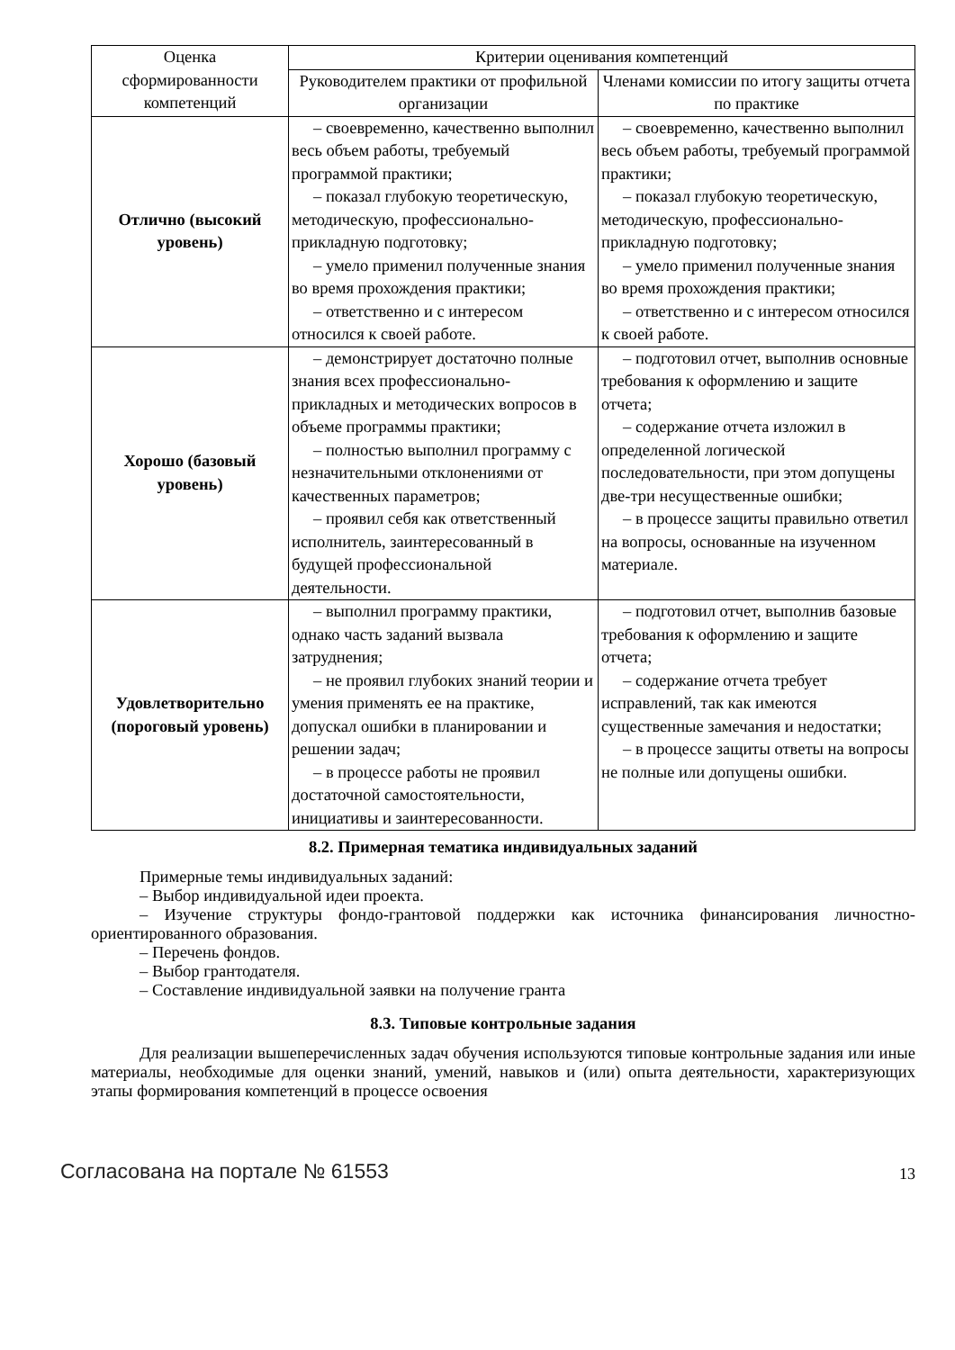| Оценка сформированности компетенций | Критерии оценивания компетенций | |
| --- | --- | --- |
| | Руководителем практики от профильной организации | Членами комиссии по итогу защиты отчета по практике |
| Отлично (высокий уровень) | – своевременно, качественно выполнил весь объем работы, требуемый программой практики; – показал глубокую теоретическую, методическую, профессионально-прикладную подготовку; – умело применил полученные знания во время прохождения практики; – ответственно и с интересом относился к своей работе. | – своевременно, качественно выполнил весь объем работы, требуемый программой практики; – показал глубокую теоретическую, методическую, профессионально-прикладную подготовку; – умело применил полученные знания во время прохождения практики; – ответственно и с интересом относился к своей работе. |
| Хорошо (базовый уровень) | – демонстрирует достаточно полные знания всех профессионально-прикладных и методических вопросов в объеме программы практики; – полностью выполнил программу с незначительными отклонениями от качественных параметров; – проявил себя как ответственный исполнитель, заинтересованный в будущей профессиональной деятельности. | – подготовил отчет, выполнив основные требования к оформлению и защите отчета; – содержание отчета изложил в определенной логической последовательности, при этом допущены две-три несущественные ошибки; – в процессе защиты правильно ответил на вопросы, основанные на изученном материале. |
| Удовлетворительно (пороговый уровень) | – выполнил программу практики, однако часть заданий вызвала затруднения; – не проявил глубоких знаний теории и умения применять ее на практике, допускал ошибки в планировании и решении задач; – в процессе работы не проявил достаточной самостоятельности, инициативы и заинтересованности. | – подготовил отчет, выполнив базовые требования к оформлению и защите отчета; – содержание отчета требует исправлений, так как имеются существенные замечания и недостатки; – в процессе защиты ответы на вопросы не полные или допущены ошибки. |
8.2. Примерная тематика индивидуальных заданий
Примерные темы индивидуальных заданий:
– Выбор индивидуальной идеи проекта.
– Изучение структуры фондо-грантовой поддержки как источника финансирования личностно-ориентированного образования.
– Перечень фондов.
– Выбор грантодателя.
– Составление индивидуальной заявки на получение гранта
8.3. Типовые контрольные задания
Для реализации вышеперечисленных задач обучения используются типовые контрольные задания или иные материалы, необходимые для оценки знаний, умений, навыков и (или) опыта деятельности, характеризующих этапы формирования компетенций в процессе освоения
Согласована на портале № 61553 13